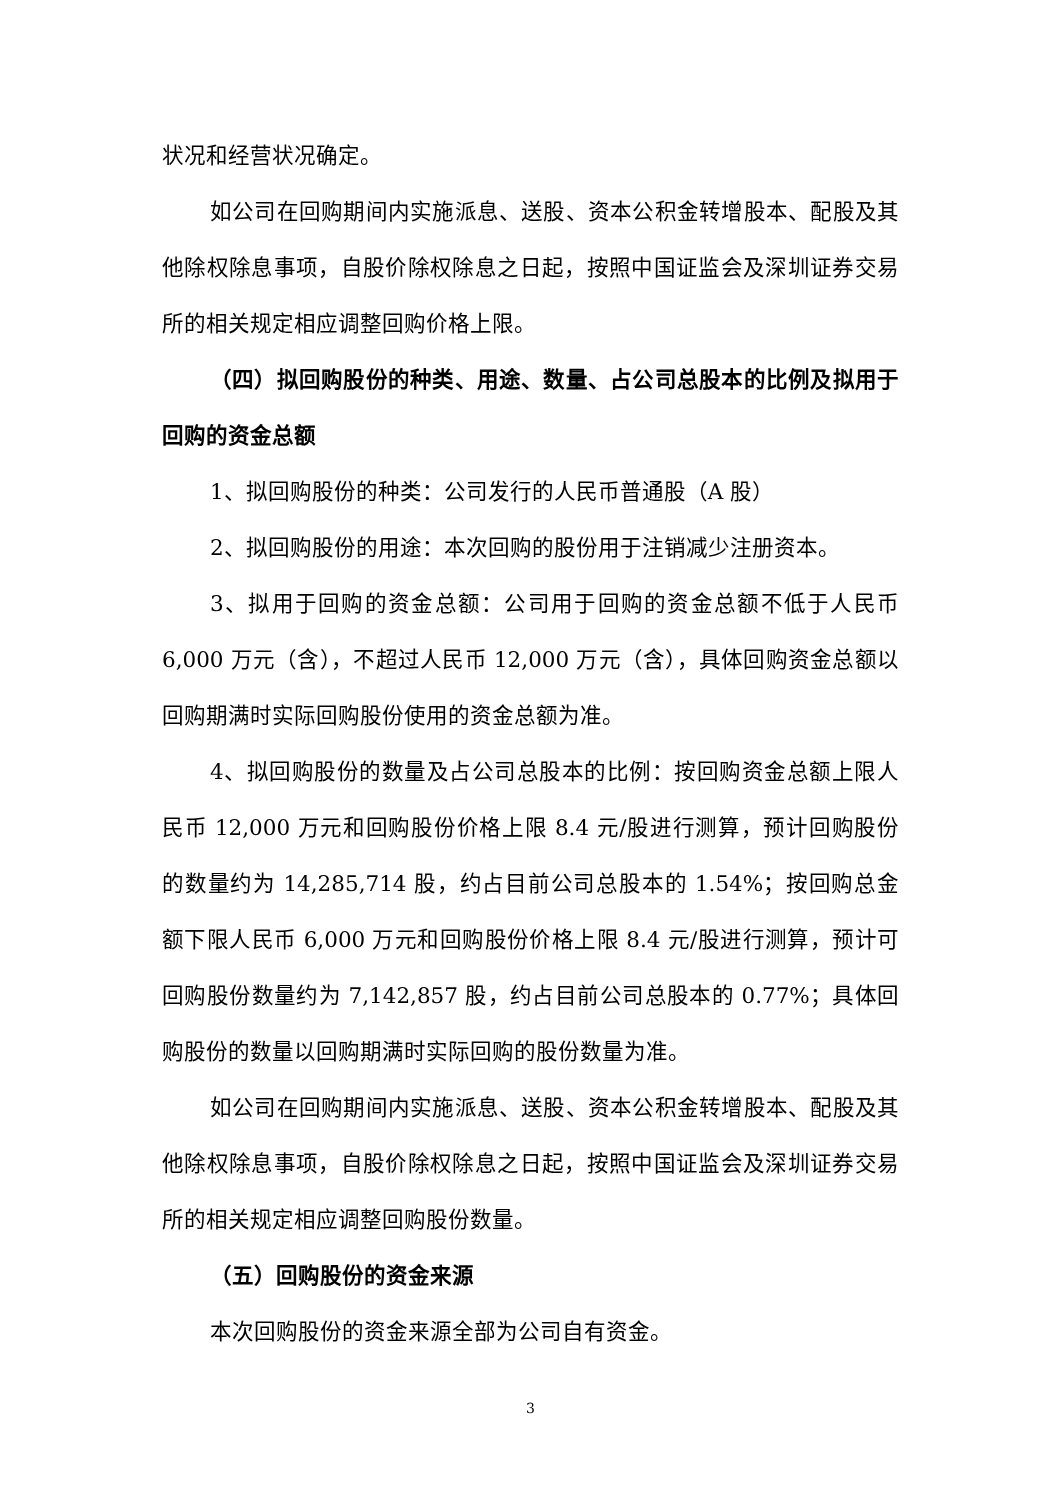状况和经营状况确定。
如公司在回购期间内实施派息、送股、资本公积金转增股本、配股及其他除权除息事项，自股价除权除息之日起，按照中国证监会及深圳证券交易所的相关规定相应调整回购价格上限。
（四）拟回购股份的种类、用途、数量、占公司总股本的比例及拟用于回购的资金总额
1、拟回购股份的种类：公司发行的人民币普通股（A 股）
2、拟回购股份的用途：本次回购的股份用于注销减少注册资本。
3、拟用于回购的资金总额：公司用于回购的资金总额不低于人民币 6,000 万元（含），不超过人民币 12,000 万元（含），具体回购资金总额以回购期满时实际回购股份使用的资金总额为准。
4、拟回购股份的数量及占公司总股本的比例：按回购资金总额上限人民币 12,000 万元和回购股份价格上限 8.4 元/股进行测算，预计回购股份的数量约为 14,285,714 股，约占目前公司总股本的 1.54%；按回购总金额下限人民币 6,000 万元和回购股份价格上限 8.4 元/股进行测算，预计可回购股份数量约为 7,142,857 股，约占目前公司总股本的 0.77%；具体回购股份的数量以回购期满时实际回购的股份数量为准。
如公司在回购期间内实施派息、送股、资本公积金转增股本、配股及其他除权除息事项，自股价除权除息之日起，按照中国证监会及深圳证券交易所的相关规定相应调整回购股份数量。
（五）回购股份的资金来源
本次回购股份的资金来源全部为公司自有资金。
3